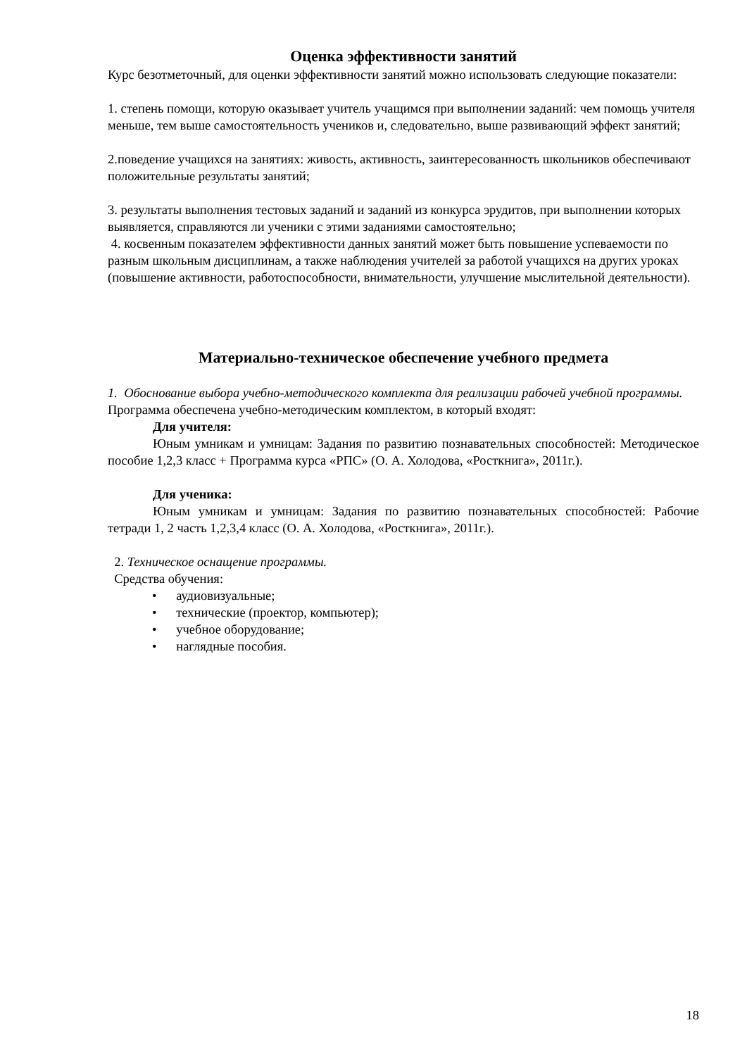Оценка эффективности занятий
Курс безотметочный, для оценки эффективности занятий можно использовать следующие показатели:
1. степень помощи, которую оказывает учитель учащимся при выполнении заданий: чем помощь учителя меньше, тем выше самостоятельность учеников и, следовательно, выше развивающий эффект занятий;
2.поведение учащихся на занятиях: живость, активность, заинтересованность школьников обеспечивают положительные результаты занятий;
3. результаты выполнения тестовых заданий и заданий из конкурса эрудитов, при выполнении которых выявляется, справляются ли ученики с этими заданиями самостоятельно;
4. косвенным показателем эффективности данных занятий может быть повышение успеваемости по разным школьным дисциплинам, а также наблюдения учителей за работой учащихся на других уроках (повышение активности, работоспособности, внимательности, улучшение мыслительной деятельности).
Материально-техническое обеспечение учебного предмета
1. Обоснование выбора учебно-методического комплекта для реализации рабочей учебной программы.
Программа обеспечена учебно-методическим комплектом, в который входят:
Для учителя:
Юным умникам и умницам: Задания по развитию познавательных способностей: Методическое пособие 1,2,3 класс + Программа курса «РПС» (О. А. Холодова, «Росткнига», 2011г.).
Для ученика:
Юным умникам и умницам: Задания по развитию познавательных способностей: Рабочие тетради 1, 2 часть 1,2,3,4 класс (О. А. Холодова, «Росткнига», 2011г.).
2. Техническое оснащение программы.
Средства обучения:
• аудиовизуальные;
• технические (проектор, компьютер);
• учебное оборудование;
• наглядные пособия.
18